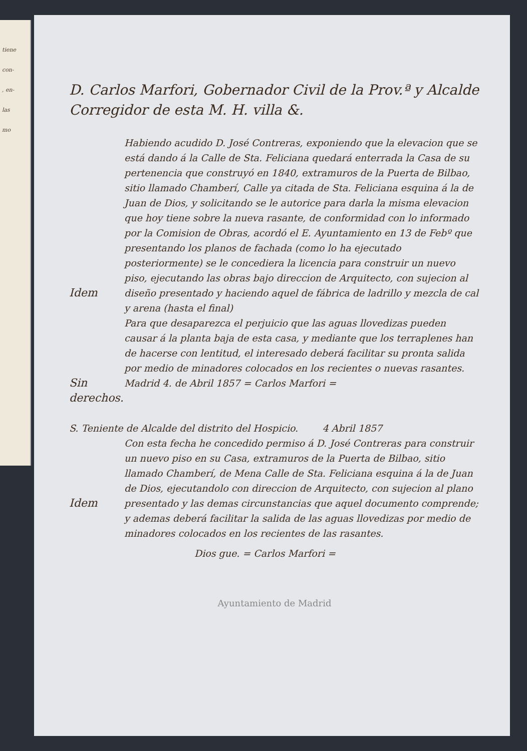tiene
con-
, en-
las
mo
D. Carlos Marfori, Gobernador Civil de la Prov.ª y Alcalde Corregidor de esta M. H. villa &.
Idem
Habiendo acudido D. José Contreras, exponiendo que la elevacion que se está dando á la Calle de Sta. Feliciana quedará enterrada la Casa de su pertenencia que construyó en 1840, extramuros de la Puerta de Bilbao, sitio llamado Chamberí, Calle ya citada de Sta. Feliciana esquina á la de Juan de Dios, y solicitando se le autorice para darla la misma elevacion que hoy tiene sobre la nueva rasante, de conformidad con lo informado por la Comision de Obras, acordó el E. Ayuntamiento en 13 de Febº que presentando los planos de fachada (como lo ha ejecutado posteriormente) se le concediera la licencia para construir un nuevo piso, ejecutando las obras bajo direccion de Arquitecto, con sujecion al diseño presentado y haciendo aquel de fábrica de ladrillo y mezcla de cal y arena (hasta el final)
Sin derechos.
Para que desaparezca el perjuicio que las aguas llovedizas pueden causar á la planta baja de esta casa, y mediante que los terraplenes han de hacerse con lentitud, el interesado deberá facilitar su pronta salida por medio de minadores colocados en los recientes o nuevas rasantes. Madrid 4. de Abril 1857 = Carlos Marfori =
S. Teniente de Alcalde del distrito del Hospicio. 4 Abril 1857
Idem
Con esta fecha he concedido permiso á D. José Contreras para construir un nuevo piso en su Casa, extramuros de la Puerta de Bilbao, sitio llamado Chamberí, de Mena Calle de Sta. Feliciana esquina á la de Juan de Dios, ejecutandolo con direccion de Arquitecto, con sujecion al plano presentado y las demas circunstancias que aquel documento comprende; y ademas deberá facilitar la salida de las aguas llovedizas por medio de minadores colocados en los recientes de las rasantes.
Dios gue. = Carlos Marfori =
Ayuntamiento de Madrid